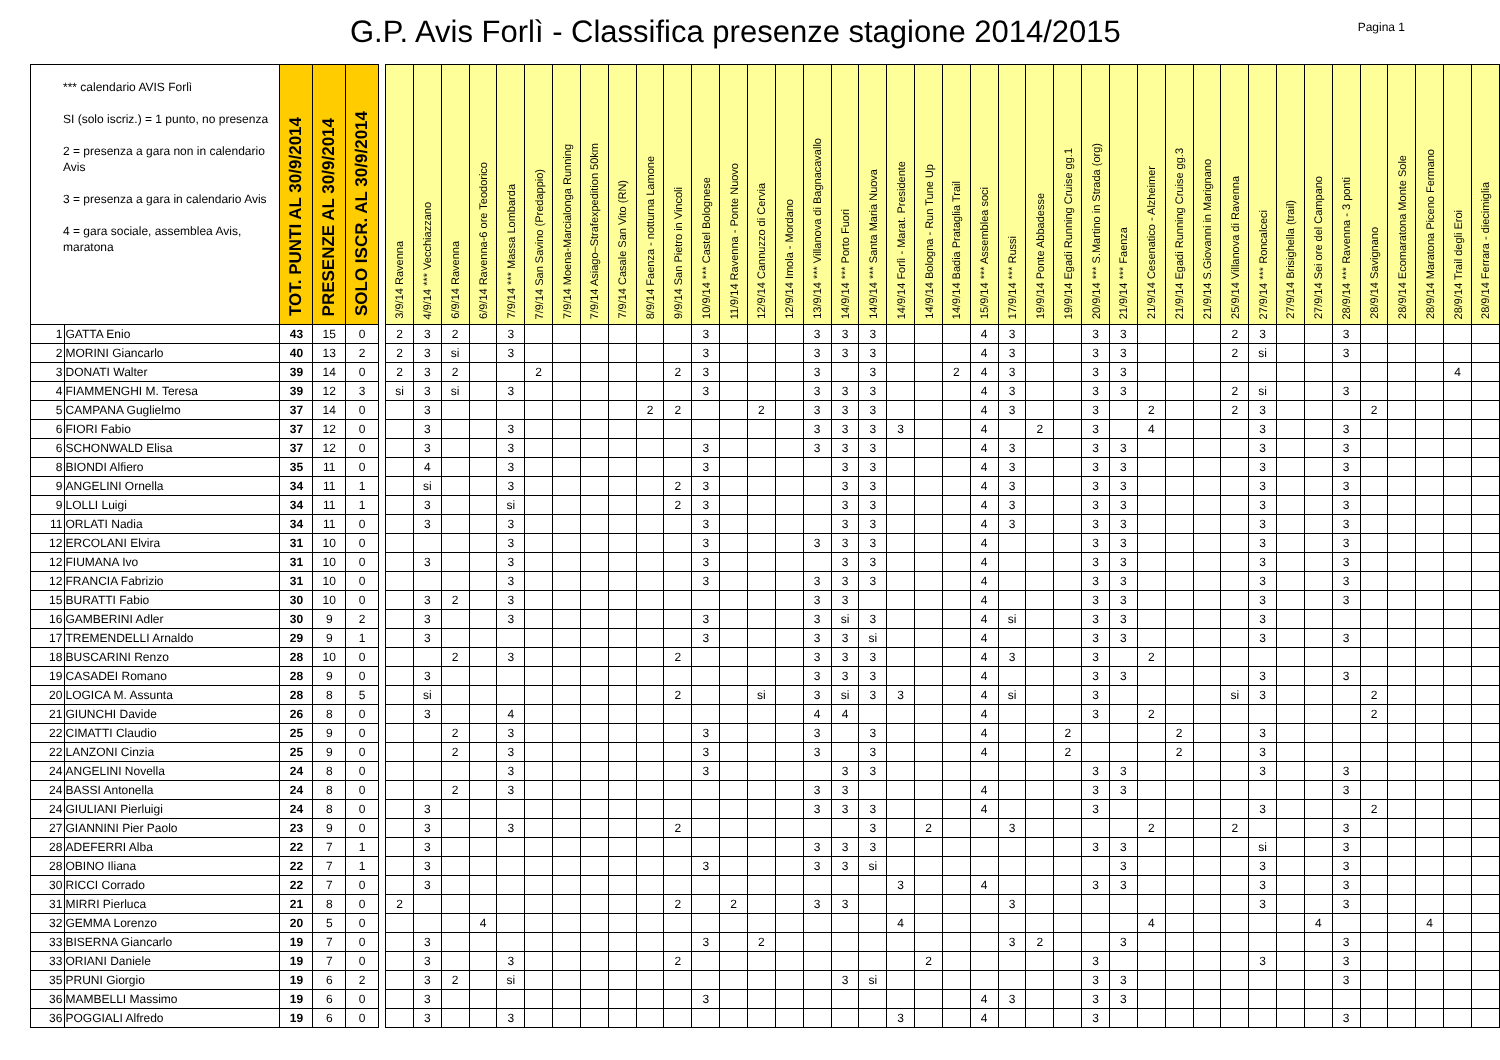G.P. Avis Forlì - Classifica presenze stagione 2014/2015
Pagina 1
| *** calendario AVIS Forlì SI (solo iscriz.) = 1 punto, no presenza 2 = presenza a gara non in calendario Avis 3 = presenza a gara in calendario Avis 4 = gara sociale, assemblea Avis, maratona | | TOT. PUNTI AL 30/9/2014 | PRESENZE AL 30/9/2014 | SOLO ISCR. AL 30/9/2014 | | 3/9/14 Ravenna | 4/9/14 *** Vecchiazzano | 6/9/14 Ravenna | 6/9/14 Ravenna-6 ore Teodorico | 7/9/14 *** Massa Lombarda | 7/9/14 San Savino (Predappio) | 7/9/14 Moena-Marcialonga Running | 7/9/14 Asiago–Strafexpedition 50km | 7/9/14 Casale San Vito (RN) | 8/9/14 Faenza - notturna Lamone | 9/9/14 San Pietro in Vincoli | 10/9/14 *** Castel Bolognese | 11/9/14 Ravenna - Ponte Nuovo | 12/9/14 Cannuzzo di Cervia | 12/9/14 Imola - Mordano | 13/9/14 *** Villanova di Bagnacavallo | 14/9/14 *** Porto Fuori | 14/9/14 *** Santa Maria Nuova | 14/9/14 Forlì - Marat. Presidente | 14/9/14 Bologna - Run Tune Up | 14/9/14 Badia Prataglia Trail | 15/9/14 *** Assemblea soci | 17/9/14 *** Russi | 19/9/14 Ponte Abbadesse | 19/9/14 Egadi Running Cruise gg.1 | 20/9/14 *** S.Martino in Strada (org) | 21/9/14 *** Faenza | 21/9/14 Cesenatico - Alzheimer | 21/9/14 Egadi Running Cruise gg.3 | 21/9/14 S.Giovanni in Marignano | 25/9/14 Villanova di Ravenna | 27/9/14 *** Roncalceci | 27/9/14 Brisighella (trail) | 27/9/14 Sei ore del Campano | 28/9/14 *** Ravenna - 3 ponti | 28/9/14 Savignano | 28/9/14 Ecomaratona Monte Sole | 28/9/14 Maratona Piceno Fermano | 28/9/14 Trail degli Eroi | 28/9/14 Ferrara - diecimiglia |
| 1 | GATTA Enio | 43 | 15 | 0 | | 2 | 3 | 2 | | 3 | | | | | | | 3 | | | | 3 | 3 | 3 | | | | 4 | 3 | | | 3 | 3 | | | | 2 | 3 | | | 3 | | | | | |
| 2 | MORINI Giancarlo | 40 | 13 | 2 | | 2 | 3 | si | | 3 | | | | | | | 3 | | | | 3 | 3 | 3 | | | | 4 | 3 | | | 3 | 3 | | | | 2 | si | | | 3 | | | | | |
| 3 | DONATI Walter | 39 | 14 | 0 | | 2 | 3 | 2 | | | 2 | | | | | 2 | 3 | | | | 3 | | 3 | | | 2 | 4 | 3 | | | 3 | 3 | | | | | | | | | | | | 4 | |
| 4 | FIAMMENGHI M. Teresa | 39 | 12 | 3 | | si | 3 | si | | 3 | | | | | | | 3 | | | | 3 | 3 | 3 | | | | 4 | 3 | | | 3 | 3 | | | | 2 | si | | | 3 | | | | | |
| 5 | CAMPANA Guglielmo | 37 | 14 | 0 | | | 3 | | | | | | | | 2 | 2 | | | 2 | | 3 | 3 | 3 | | | | 4 | 3 | | | 3 | | 2 | | | 2 | 3 | | | | 2 | | | | |
| 6 | FIORI Fabio | 37 | 12 | 0 | | | 3 | | | 3 | | | | | | | | | | | 3 | 3 | 3 | 3 | | | 4 | | 2 | | 3 | | 4 | | | | 3 | | | 3 | | | | | |
| 6 | SCHONWALD Elisa | 37 | 12 | 0 | | | 3 | | | 3 | | | | | | | 3 | | | | 3 | 3 | 3 | | | | 4 | 3 | | | 3 | 3 | | | | | 3 | | | 3 | | | | | |
| 8 | BIONDI Alfiero | 35 | 11 | 0 | | | 4 | | | 3 | | | | | | | 3 | | | | | 3 | 3 | | | | 4 | 3 | | | 3 | 3 | | | | | 3 | | | 3 | | | | | |
| 9 | ANGELINI Ornella | 34 | 11 | 1 | | | si | | | 3 | | | | | | 2 | 3 | | | | | 3 | 3 | | | | 4 | 3 | | | 3 | 3 | | | | | 3 | | | 3 | | | | | |
| 9 | LOLLI Luigi | 34 | 11 | 1 | | | 3 | | | si | | | | | | 2 | 3 | | | | | 3 | 3 | | | | 4 | 3 | | | 3 | 3 | | | | | 3 | | | 3 | | | | | |
| 11 | ORLATI Nadia | 34 | 11 | 0 | | | 3 | | | 3 | | | | | | | 3 | | | | | 3 | 3 | | | | 4 | 3 | | | 3 | 3 | | | | | 3 | | | 3 | | | | | |
| 12 | ERCOLANI Elvira | 31 | 10 | 0 | | | | | | 3 | | | | | | | 3 | | | | 3 | 3 | 3 | | | | 4 | | | | 3 | 3 | | | | | 3 | | | 3 | | | | | |
| 12 | FIUMANA Ivo | 31 | 10 | 0 | | | 3 | | | 3 | | | | | | | 3 | | | | | 3 | 3 | | | | 4 | | | | 3 | 3 | | | | | 3 | | | 3 | | | | | |
| 12 | FRANCIA Fabrizio | 31 | 10 | 0 | | | | | | 3 | | | | | | | 3 | | | | 3 | 3 | 3 | | | | 4 | | | | 3 | 3 | | | | | 3 | | | 3 | | | | | |
| 15 | BURATTI Fabio | 30 | 10 | 0 | | | 3 | 2 | | 3 | | | | | | | | | | | 3 | 3 | | | | | 4 | | | | 3 | 3 | | | | | 3 | | | 3 | | | | | |
| 16 | GAMBERINI Adler | 30 | 9 | 2 | | | 3 | | | 3 | | | | | | | 3 | | | | 3 | si | 3 | | | | 4 | si | | | 3 | 3 | | | | | 3 | | | | | | | | |
| 17 | TREMENDELLI Arnaldo | 29 | 9 | 1 | | | 3 | | | | | | | | | | 3 | | | | 3 | 3 | si | | | | 4 | | | | 3 | 3 | | | | | 3 | | | 3 | | | | | |
| 18 | BUSCARINI Renzo | 28 | 10 | 0 | | | | 2 | | 3 | | | | | | 2 | | | | | 3 | 3 | 3 | | | | 4 | 3 | | | 3 | | 2 | | | | | | | | | | | | |
| 19 | CASADEI Romano | 28 | 9 | 0 | | | 3 | | | | | | | | | | | | | | 3 | 3 | 3 | | | | 4 | | | | 3 | 3 | | | | | 3 | | | 3 | | | | | |
| 20 | LOGICA M. Assunta | 28 | 8 | 5 | | | si | | | | | | | | | 2 | | | si | | 3 | si | 3 | 3 | | | 4 | si | | | 3 | | | | | si | 3 | | | | 2 | | | | |
| 21 | GIUNCHI Davide | 26 | 8 | 0 | | | 3 | | | 4 | | | | | | | | | | | 4 | 4 | | | | | 4 | | | | 3 | | 2 | | | | | | | | 2 | | | | |
| 22 | CIMATTI Claudio | 25 | 9 | 0 | | | | 2 | | 3 | | | | | | | 3 | | | | 3 | | 3 | | | | 4 | | | 2 | | | | 2 | | | 3 | | | | | | | | |
| 22 | LANZONI Cinzia | 25 | 9 | 0 | | | | 2 | | 3 | | | | | | | 3 | | | | 3 | | 3 | | | | 4 | | | 2 | | | | 2 | | | 3 | | | | | | | | |
| 24 | ANGELINI Novella | 24 | 8 | 0 | | | | | | 3 | | | | | | | 3 | | | | | 3 | 3 | | | | | | | | 3 | 3 | | | | | 3 | | | 3 | | | | | |
| 24 | BASSI Antonella | 24 | 8 | 0 | | | | 2 | | 3 | | | | | | | | | | | 3 | 3 | | | | | 4 | | | | 3 | 3 | | | | | | | | 3 | | | | | |
| 24 | GIULIANI Pierluigi | 24 | 8 | 0 | | | 3 | | | | | | | | | | | | | | 3 | 3 | 3 | | | | 4 | | | | 3 | | | | | | 3 | | | | 2 | | | | |
| 27 | GIANNINI Pier Paolo | 23 | 9 | 0 | | | 3 | | | 3 | | | | | | 2 | | | | | | | 3 | | 2 | | | 3 | | | | | 2 | | | 2 | | | | 3 | | | | | |
| 28 | ADEFERRI Alba | 22 | 7 | 1 | | | 3 | | | | | | | | | | | | | | 3 | 3 | 3 | | | | | | | | 3 | 3 | | | | | si | | | 3 | | | | | |
| 28 | OBINO Iliana | 22 | 7 | 1 | | | 3 | | | | | | | | | | 3 | | | | 3 | 3 | si | | | | | | | | | 3 | | | | | 3 | | | 3 | | | | | |
| 30 | RICCI Corrado | 22 | 7 | 0 | | | 3 | | | | | | | | | | | | | | | | | 3 | | | 4 | | | | 3 | 3 | | | | | 3 | | | 3 | | | | | |
| 31 | MIRRI Pierluca | 21 | 8 | 0 | | 2 | | | | | | | | | | 2 | | 2 | | | 3 | 3 | | | | | | 3 | | | | | | | | | 3 | | | 3 | | | | | |
| 32 | GEMMA Lorenzo | 20 | 5 | 0 | | | | | 4 | | | | | | | | | | | | | | | 4 | | | | | | | | | 4 | | | | | | 4 | | | | 4 | | |
| 33 | BISERNA Giancarlo | 19 | 7 | 0 | | | 3 | | | | | | | | | | 3 | | 2 | | | | | | | | | 3 | 2 | | | 3 | | | | | | | | 3 | | | | | |
| 33 | ORIANI Daniele | 19 | 7 | 0 | | | 3 | | | 3 | | | | | | 2 | | | | | | | | | 2 | | | | | | 3 | | | | | | 3 | | | 3 | | | | | |
| 35 | PRUNI Giorgio | 19 | 6 | 2 | | | 3 | 2 | | si | | | | | | | | | | | | 3 | si | | | | | | | | 3 | 3 | | | | | | | | 3 | | | | | |
| 36 | MAMBELLI Massimo | 19 | 6 | 0 | | | 3 | | | | | | | | | | 3 | | | | | | | | | | 4 | 3 | | | 3 | 3 | | | | | | | | | | | | | |
| 36 | POGGIALI Alfredo | 19 | 6 | 0 | | | 3 | | | 3 | | | | | | | | | | | | | | 3 | | | 4 | | | | 3 | | | | | | | | | 3 | | | | | |